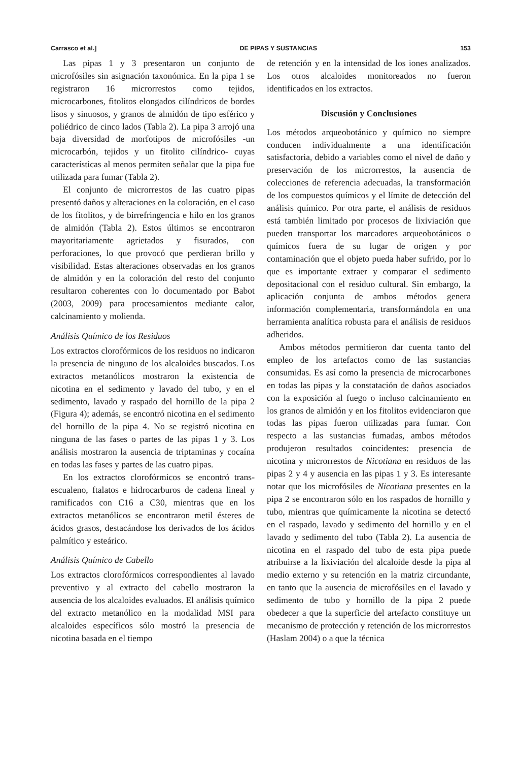Carrasco et al.] DE PIPAS Y SUSTANCIAS 153
Las pipas 1 y 3 presentaron un conjunto de microfósiles sin asignación taxonómica. En la pipa 1 se registraron 16 microrrestos como tejidos, microcarbones, fitolitos elongados cilíndricos de bordes lisos y sinuosos, y granos de almidón de tipo esférico y poliédrico de cinco lados (Tabla 2). La pipa 3 arrojó una baja diversidad de morfotipos de microfósiles -un microcarbón, tejidos y un fitolito cilíndrico- cuyas características al menos permiten señalar que la pipa fue utilizada para fumar (Tabla 2).
El conjunto de microrrestos de las cuatro pipas presentó daños y alteraciones en la coloración, en el caso de los fitolitos, y de birrefringencia e hilo en los granos de almidón (Tabla 2). Estos últimos se encontraron mayoritariamente agrietados y fisurados, con perforaciones, lo que provocó que perdieran brillo y visibilidad. Estas alteraciones observadas en los granos de almidón y en la coloración del resto del conjunto resultaron coherentes con lo documentado por Babot (2003, 2009) para procesamientos mediante calor, calcinamiento y molienda.
Análisis Químico de los Residuos
Los extractos clorofórmicos de los residuos no indicaron la presencia de ninguno de los alcaloides buscados. Los extractos metanólicos mostraron la existencia de nicotina en el sedimento y lavado del tubo, y en el sedimento, lavado y raspado del hornillo de la pipa 2 (Figura 4); además, se encontró nicotina en el sedimento del hornillo de la pipa 4. No se registró nicotina en ninguna de las fases o partes de las pipas 1 y 3. Los análisis mostraron la ausencia de triptaminas y cocaína en todas las fases y partes de las cuatro pipas.
En los extractos clorofórmicos se encontró trans-escualeno, ftalatos e hidrocarburos de cadena lineal y ramificados con C16 a C30, mientras que en los extractos metanólicos se encontraron metil ésteres de ácidos grasos, destacándose los derivados de los ácidos palmítico y esteárico.
Análisis Químico de Cabello
Los extractos clorofórmicos correspondientes al lavado preventivo y al extracto del cabello mostraron la ausencia de los alcaloides evaluados. El análisis químico del extracto metanólico en la modalidad MSI para alcaloides específicos sólo mostró la presencia de nicotina basada en el tiempo
de retención y en la intensidad de los iones analizados. Los otros alcaloides monitoreados no fueron identificados en los extractos.
Discusión y Conclusiones
Los métodos arqueobotánico y químico no siempre conducen individualmente a una identificación satisfactoria, debido a variables como el nivel de daño y preservación de los microrrestos, la ausencia de colecciones de referencia adecuadas, la transformación de los compuestos químicos y el límite de detección del análisis químico. Por otra parte, el análisis de residuos está también limitado por procesos de lixiviación que pueden transportar los marcadores arqueobotánicos o químicos fuera de su lugar de origen y por contaminación que el objeto pueda haber sufrido, por lo que es importante extraer y comparar el sedimento depositacional con el residuo cultural. Sin embargo, la aplicación conjunta de ambos métodos genera información complementaria, transformándola en una herramienta analítica robusta para el análisis de residuos adheridos.
Ambos métodos permitieron dar cuenta tanto del empleo de los artefactos como de las sustancias consumidas. Es así como la presencia de microcarbones en todas las pipas y la constatación de daños asociados con la exposición al fuego o incluso calcinamiento en los granos de almidón y en los fitolitos evidenciaron que todas las pipas fueron utilizadas para fumar. Con respecto a las sustancias fumadas, ambos métodos produjeron resultados coincidentes: presencia de nicotina y microrrestos de Nicotiana en residuos de las pipas 2 y 4 y ausencia en las pipas 1 y 3. Es interesante notar que los microfósiles de Nicotiana presentes en la pipa 2 se encontraron sólo en los raspados de hornillo y tubo, mientras que químicamente la nicotina se detectó en el raspado, lavado y sedimento del hornillo y en el lavado y sedimento del tubo (Tabla 2). La ausencia de nicotina en el raspado del tubo de esta pipa puede atribuirse a la lixiviación del alcaloide desde la pipa al medio externo y su retención en la matriz circundante, en tanto que la ausencia de microfósiles en el lavado y sedimento de tubo y hornillo de la pipa 2 puede obedecer a que la superficie del artefacto constituye un mecanismo de protección y retención de los microrrestos (Haslam 2004) o a que la técnica